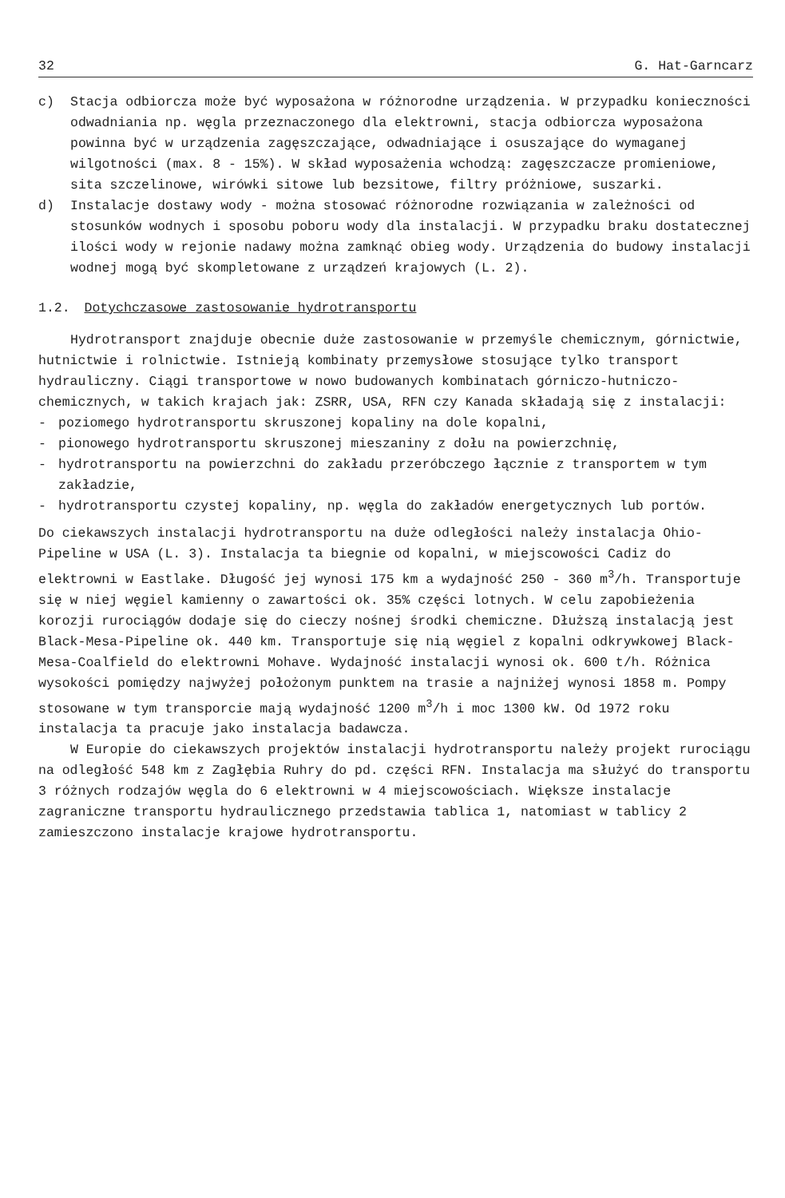32 G. Hat-Garncarz
c) Stacja odbiorcza może być wyposażona w różnorodne urządzenia. W przypadku konieczności odwadniania np. węgla przeznaczonego dla elektrowni, stacja odbiorcza wyposażona powinna być w urządzenia zagęszczające, odwadniające i osuszające do wymaganej wilgotności (max. 8 - 15%). W skład wyposażenia wchodzą: zagęszczacze promieniowe, sita szczelinowe, wirówki sitowe lub bezsitowe, filtry próżniowe, suszarki.
d) Instalacje dostawy wody - można stosować różnorodne rozwiązania w zależności od stosunków wodnych i sposobu poboru wody dla instalacji. W przypadku braku dostatecznej ilości wody w rejonie nadawy można zamknąć obieg wody. Urządzenia do budowy instalacji wodnej mogą być skompletowane z urządzeń krajowych (L. 2).
1.2. Dotychczasowe zastosowanie hydrotransportu
Hydrotransport znajduje obecnie duże zastosowanie w przemyśle chemicznym, górnictwie, hutnictwie i rolnictwie. Istnieją kombinaty przemysłowe stosujące tylko transport hydrauliczny. Ciągi transportowe w nowo budowanych kombinatach górniczo-hutniczo-chemicznych, w takich krajach jak: ZSRR, USA, RFN czy Kanada składają się z instalacji:
- poziomego hydrotransportu skruszonej kopaliny na dole kopalni,
- pionowego hydrotransportu skruszonej mieszaniny z dołu na powierzchnię,
- hydrotransportu na powierzchni do zakładu przeróbczego łącznie z transportem w tym zakładzie,
- hydrotransportu czystej kopaliny, np. węgla do zakładów energetycznych lub portów.
Do ciekawszych instalacji hydrotransportu na duże odległości należy instalacja Ohio-Pipeline w USA (L. 3). Instalacja ta biegnie od kopalni, w miejscowości Cadiz do elektrowni w Eastlake. Długość jej wynosi 175 km a wydajność 250 - 360 m<sup>3</sup>/h. Transportuje się w niej węgiel kamienny o zawartości ok. 35% części lotnych. W celu zapobieżenia korozji rurociągów dodaje się do cieczy nośnej środki chemiczne. Dłuższą instalacją jest Black-Mesa-Pipeline ok. 440 km. Transportuje się nią węgiel z kopalni odkrywkowej Black-Mesa-Coalfield do elektrowni Mohave. Wydajność instalacji wynosi ok. 600 t/h. Różnica wysokości pomiędzy najwyżej położonym punktem na trasie a najniżej wynosi 1858 m. Pompy stosowane w tym transporcie mają wydajność 1200 m<sup>3</sup>/h i moc 1300 kW. Od 1972 roku instalacja ta pracuje jako instalacja badawcza.
W Europie do ciekawszych projektów instalacji hydrotransportu należy projekt rurociągu na odległość 548 km z Zagłębia Ruhry do pd. części RFN. Instalacja ma służyć do transportu 3 różnych rodzajów węgla do 6 elektrowni w 4 miejscowościach. Większe instalacje zagraniczne transportu hydraulicznego przedstawia tablica 1, natomiast w tablicy 2 zamieszczono instalacje krajowe hydrotransportu.